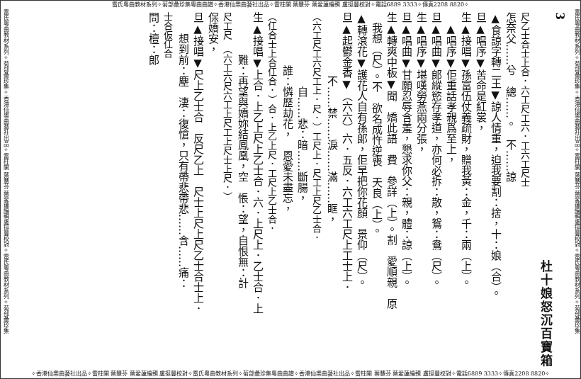雷氏粵曲教材系列✧菊部彙珍集粵曲曲譜✧香港仙樂曲藝社出品✧雷柱開 葉慧芬 葉愛蓮編輯 盧挺豐校對✧電話6889 3333✧傳真2208 8820✧
雷氏粵曲教材系列✧菊部彙珍集✧香港仙樂曲藝社出品✧雷柱開 葉慧芬 葉愛蓮編輯盧挺豐校對✧雷氏粵曲教材系列✧菊部彙珍集
3
杜十娘怒沉百寶箱
尺乙士合士上合．六工尺工六．工六工尺士
怎奈父……兮　總……。　不……諒
▲食諒字轉二王▼諒人情重，迫我要割：捨，十：娘（合）。
旦▲唱序▼苦命是紅裳，
生▲接唱▼孫富伍仗義疏財，贈我黃：金，千：兩（上）。
　▲唱序▼佢重話孝親爲至上，
旦▲唱曲▼郎縱慾存孝道，亦何必拆：散，鴛：鴦（尺）。
生▲唱序▼堪嘆勞燕兩分張，
旦▲唱曲▼甘願忍辱含羞，懇求你父：親，體：諒（上）。
生▲轉爽中板▼聞　嬌此語　費　參詳（上）。割　愛順親　原
　我想（尺）。不　欲名成忤逆喪　天良（上）。
▲轉滾花▼護花人自有孫郎，佢早把你花顏　景仰（尺）。
旦▲起鬱金香▼（六六）六．五反．六工六工尺上工士上．
　　　　　　不……禁……淚……滿……眶，
（六工尺工六尺工上．尺．）工尺上．尺工上尺乙士合．
　　　　　　　自……悲：暗……斷腸，
　　　　　誰：憐歷劫花，　恩愛未盡忘，
（仜合士上合仜合．）合．上乙上尺．工尺上乙士合．
生▲接唱▼上合．上乙上尺上乙士合．六．上尺上．乙士合．上
　　　　難：再望與嬌妳結鳳凰，空　悵：望，自恨無：計
尺工尺　（六工六尺六工上尺工上尺士上尺．）
保嬌安，
旦▲接唱▼尺上乙士合　反尺乙上　尺士上尺上尺乙士合士上．
　　想到前：塵　淒：復愴，只有帶悲帶悲……含……痛：
士合仮仜合
問：檀：郎
雷氏粵曲教材系列✧菊部彙珍集✧香港仙樂曲藝社出品✧雷柱開 葉慧芬 葉愛蓮編輯盧挺豐校對✧雷氏粵曲教材系列✧菊部彙珍集
✧香港仙樂曲藝社出品✧雷柱開 葉慧芬 葉愛蓮編輯 盧挺豐校對✧雷氏粵曲教材系列✧菊部彙珍集粵曲曲譜✧香港仙樂曲藝社出品✧雷柱開 葉慧芬 葉愛蓮編輯 盧挺豐校對✧電話6889 3333✧傳真2208 8820✧